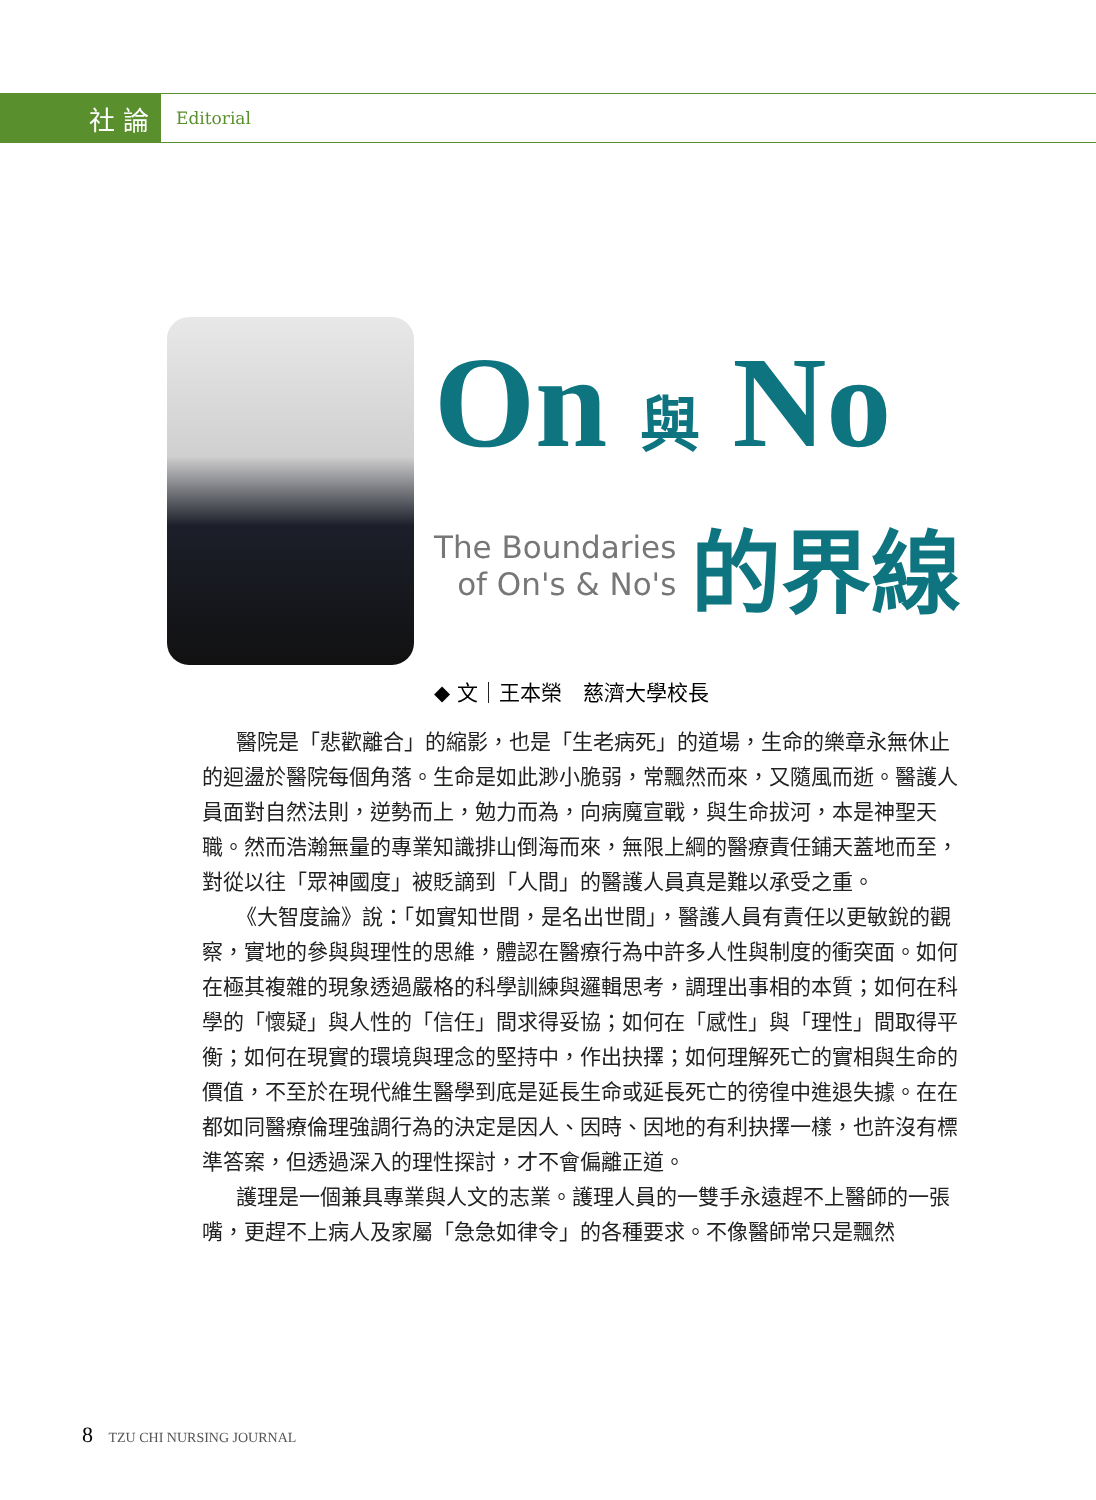社 論
Editorial
On 與 No
The Boundaries
of On's & No's
的界線
◆ 文｜王本榮　慈濟大學校長
醫院是「悲歡離合」的縮影，也是「生老病死」的道場，生命的樂章永無休止的迴盪於醫院每個角落。生命是如此渺小脆弱，常飄然而來，又隨風而逝。醫護人員面對自然法則，逆勢而上，勉力而為，向病魔宣戰，與生命拔河，本是神聖天職。然而浩瀚無量的專業知識排山倒海而來，無限上綱的醫療責任鋪天蓋地而至，對從以往「眾神國度」被貶謫到「人間」的醫護人員真是難以承受之重。
《大智度論》說：「如實知世間，是名出世間」，醫護人員有責任以更敏銳的觀察，實地的參與與理性的思維，體認在醫療行為中許多人性與制度的衝突面。如何在極其複雜的現象透過嚴格的科學訓練與邏輯思考，調理出事相的本質；如何在科學的「懷疑」與人性的「信任」間求得妥協；如何在「感性」與「理性」間取得平衡；如何在現實的環境與理念的堅持中，作出抉擇；如何理解死亡的實相與生命的價值，不至於在現代維生醫學到底是延長生命或延長死亡的徬徨中進退失據。在在都如同醫療倫理強調行為的決定是因人、因時、因地的有利抉擇一樣，也許沒有標準答案，但透過深入的理性探討，才不會偏離正道。
護理是一個兼具專業與人文的志業。護理人員的一雙手永遠趕不上醫師的一張嘴，更趕不上病人及家屬「急急如律令」的各種要求。不像醫師常只是飄然
8 TZU CHI NURSING JOURNAL